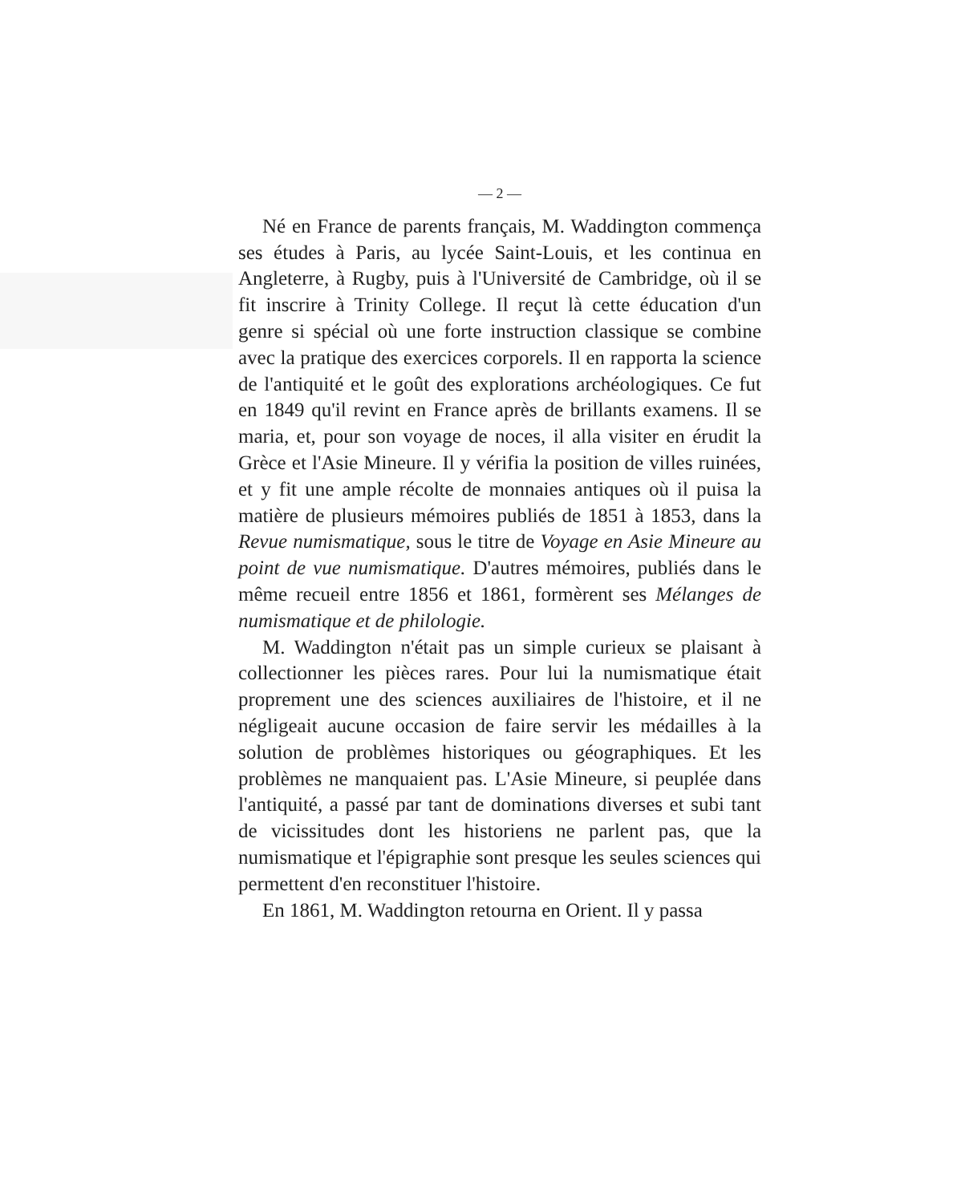— 2 —
Né en France de parents français, M. Waddington commença ses études à Paris, au lycée Saint-Louis, et les continua en Angleterre, à Rugby, puis à l'Université de Cambridge, où il se fit inscrire à Trinity College. Il reçut là cette éducation d'un genre si spécial où une forte instruction classique se combine avec la pratique des exercices corporels. Il en rapporta la science de l'antiquité et le goût des explorations archéologiques. Ce fut en 1849 qu'il revint en France après de brillants examens. Il se maria, et, pour son voyage de noces, il alla visiter en érudit la Grèce et l'Asie Mineure. Il y vérifia la position de villes ruinées, et y fit une ample récolte de monnaies antiques où il puisa la matière de plusieurs mémoires publiés de 1851 à 1853, dans la Revue numismatique, sous le titre de Voyage en Asie Mineure au point de vue numismatique. D'autres mémoires, publiés dans le même recueil entre 1856 et 1861, formèrent ses Mélanges de numismatique et de philologie.
M. Waddington n'était pas un simple curieux se plaisant à collectionner les pièces rares. Pour lui la numismatique était proprement une des sciences auxiliaires de l'histoire, et il ne négligeait aucune occasion de faire servir les médailles à la solution de problèmes historiques ou géographiques. Et les problèmes ne manquaient pas. L'Asie Mineure, si peuplée dans l'antiquité, a passé par tant de dominations diverses et subi tant de vicissitudes dont les historiens ne parlent pas, que la numismatique et l'épigraphie sont presque les seules sciences qui permettent d'en reconstituer l'histoire.
En 1861, M. Waddington retourna en Orient. Il y passa